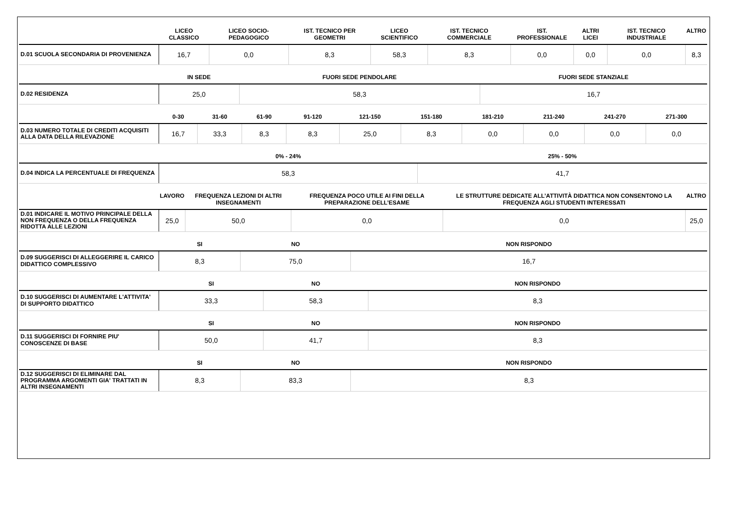| | LICEO CLASSICO | LICEO SOCIO-PEDAGOGICO | IST. TECNICO PER GEOMETRI | LICEO SCIENTIFICO | IST. TECNICO COMMERCIALE | IST. PROFESSIONALE | ALTRI LICEI | IST. TECNICO INDUSTRIALE | ALTRO |
| --- | --- | --- | --- | --- | --- | --- | --- | --- | --- |
| D.01 SCUOLA SECONDARIA DI PROVENIENZA | 16,7 | 0,0 | 8,3 | 58,3 | 8,3 | 0,0 | 0,0 | 0,0 | 8,3 |
| | IN SEDE | FUORI SEDE PENDOLARE | FUORI SEDE STANZIALE |
| --- | --- | --- | --- |
| D.02 RESIDENZA | 25,0 | 58,3 | 16,7 |
| | 0-30 | 31-60 | 61-90 | 91-120 | 121-150 | 151-180 | 181-210 | 211-240 | 241-270 | 271-300 |
| --- | --- | --- | --- | --- | --- | --- | --- | --- | --- | --- |
| D.03 NUMERO TOTALE DI CREDITI ACQUISITI ALLA DATA DELLA RILEVAZIONE | 16,7 | 33,3 | 8,3 | 8,3 | 25,0 | 8,3 | 0,0 | 0,0 | 0,0 | 0,0 |
| | 0% - 24% | 25% - 50% |
| --- | --- | --- |
| D.04 INDICA LA PERCENTUALE DI FREQUENZA | 58,3 | 41,7 |
| | LAVORO | FREQUENZA LEZIONI DI ALTRI INSEGNAMENTI | FREQUENZA POCO UTILE AI FINI DELLA PREPARAZIONE DELL’ESAME | LE STRUTTURE DEDICATE ALL’ATTIVITÀ DIDATTICA NON CONSENTONO LA FREQUENZA AGLI STUDENTI INTERESSATI | ALTRO |
| --- | --- | --- | --- | --- | --- |
| D.01 INDICARE IL MOTIVO PRINCIPALE DELLA NON FREQUENZA O DELLA FREQUENZA RIDOTTA ALLE LEZIONI | 25,0 | 50,0 | 0,0 | 0,0 | 25,0 |
| | SI | NO | NON RISPONDO |
| --- | --- | --- | --- |
| D.09 SUGGERISCI DI ALLEGGERIRE IL CARICO DIDATTICO COMPLESSIVO | 8,3 | 75,0 | 16,7 |
| | SI | NO | NON RISPONDO |
| --- | --- | --- | --- |
| D.10 SUGGERISCI DI AUMENTARE L'ATTIVITA' DI SUPPORTO DIDATTICO | 33,3 | 58,3 | 8,3 |
| | SI | NO | NON RISPONDO |
| --- | --- | --- | --- |
| D.11 SUGGERISCI DI FORNIRE PIU' CONOSCENZE DI BASE | 50,0 | 41,7 | 8,3 |
| | SI | NO | NON RISPONDO |
| --- | --- | --- | --- |
| D.12 SUGGERISCI DI ELIMINARE DAL PROGRAMMA ARGOMENTI GIA' TRATTATI IN ALTRI INSEGNAMENTI | 8,3 | 83,3 | 8,3 |